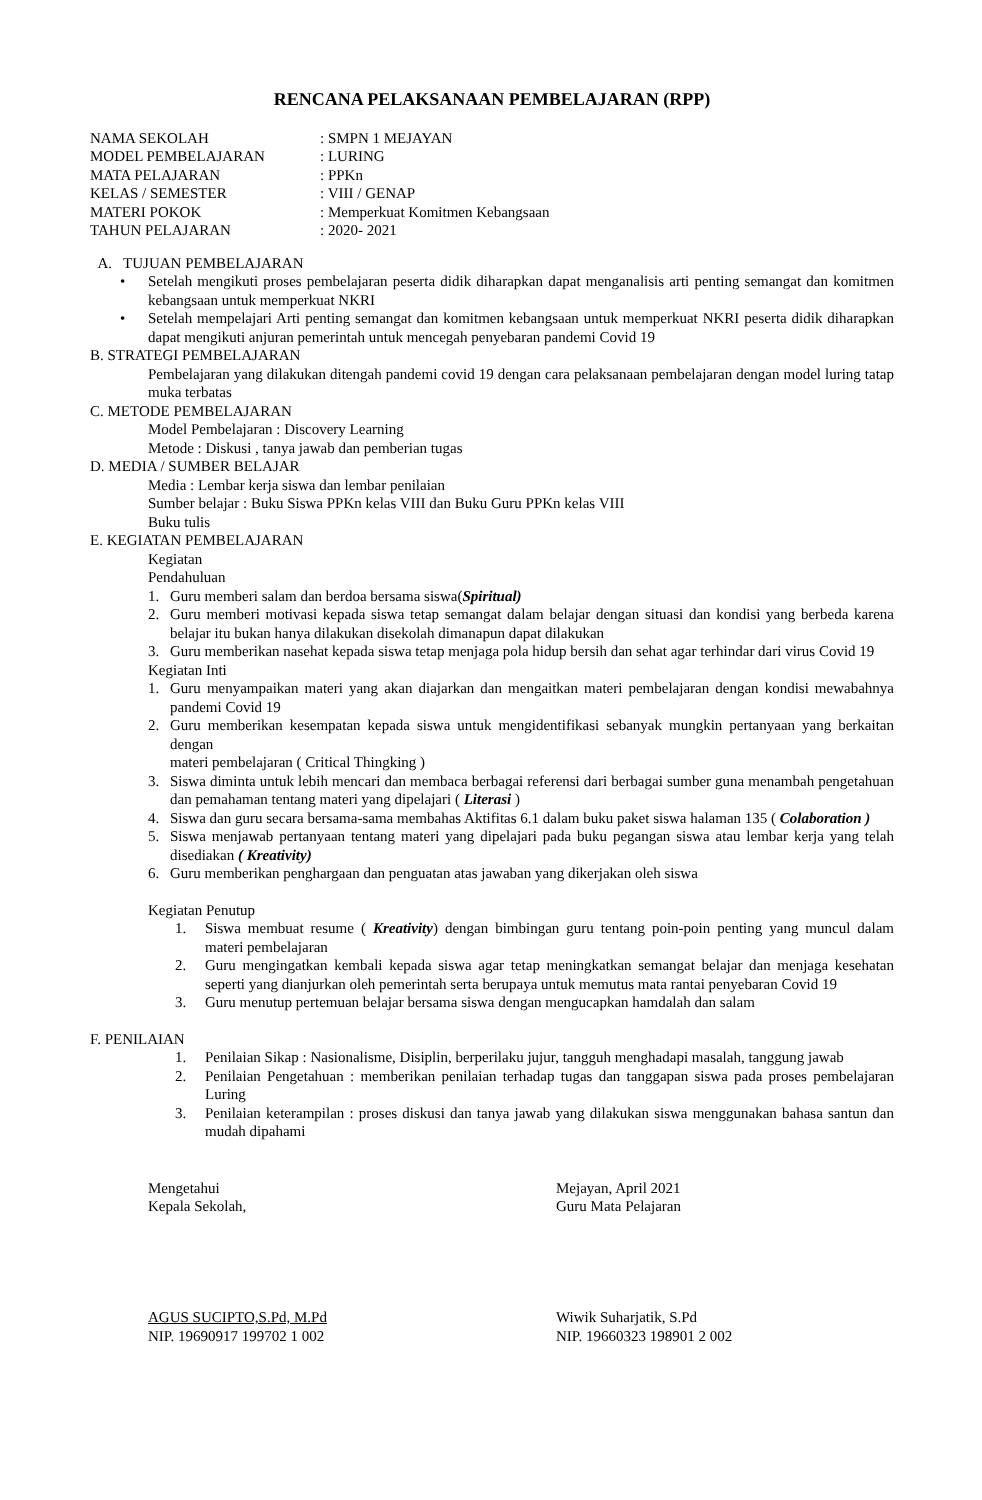RENCANA PELAKSANAAN PEMBELAJARAN (RPP)
| NAMA SEKOLAH | : SMPN 1 MEJAYAN |
| MODEL PEMBELAJARAN | : LURING |
| MATA PELAJARAN | : PPKn |
| KELAS / SEMESTER | : VIII / GENAP |
| MATERI POKOK | : Memperkuat Komitmen Kebangsaan |
| TAHUN PELAJARAN | : 2020- 2021 |
A. TUJUAN PEMBELAJARAN
• Setelah mengikuti proses pembelajaran peserta didik diharapkan dapat menganalisis arti penting semangat dan komitmen kebangsaan untuk memperkuat NKRI
• Setelah mempelajari Arti penting semangat dan komitmen kebangsaan untuk memperkuat NKRI peserta didik diharapkan dapat mengikuti anjuran pemerintah untuk mencegah penyebaran pandemi Covid 19
B. STRATEGI PEMBELAJARAN
Pembelajaran yang dilakukan ditengah pandemi covid 19 dengan cara pelaksanaan pembelajaran dengan model luring tatap muka terbatas
C. METODE PEMBELAJARAN
Model Pembelajaran : Discovery Learning
Metode : Diskusi , tanya jawab dan pemberian tugas
D. MEDIA / SUMBER BELAJAR
Media : Lembar kerja siswa dan lembar penilaian
Sumber belajar : Buku Siswa PPKn kelas VIII dan Buku Guru PPKn kelas VIII
Buku tulis
E. KEGIATAN PEMBELAJARAN
Kegiatan
Pendahuluan
1. Guru memberi salam dan berdoa bersama siswa(Spiritual)
2. Guru memberi motivasi kepada siswa tetap semangat dalam belajar dengan situasi dan kondisi yang berbeda karena belajar itu bukan hanya dilakukan disekolah dimanapun dapat dilakukan
3. Guru memberikan nasehat kepada siswa tetap menjaga pola hidup bersih dan sehat agar terhindar dari virus Covid 19
Kegiatan Inti
1. Guru menyampaikan materi yang akan diajarkan dan mengaitkan materi pembelajaran dengan kondisi mewabahnya pandemi Covid 19
2. Guru memberikan kesempatan kepada siswa untuk mengidentifikasi sebanyak mungkin pertanyaan yang berkaitan dengan
materi pembelajaran ( Critical Thingking )
3. Siswa diminta untuk lebih mencari dan membaca berbagai referensi dari berbagai sumber guna menambah pengetahuan dan pemahaman tentang materi yang dipelajari ( Literasi )
4. Siswa dan guru secara bersama-sama membahas Aktifitas 6.1 dalam buku paket siswa halaman 135 ( Colaboration )
5. Siswa menjawab pertanyaan tentang materi yang dipelajari pada buku pegangan siswa atau lembar kerja yang telah disediakan ( Kreativity)
6. Guru memberikan penghargaan dan penguatan atas jawaban yang dikerjakan oleh siswa
Kegiatan Penutup
1. Siswa membuat resume ( Kreativity) dengan bimbingan guru tentang poin-poin penting yang muncul dalam materi pembelajaran
2. Guru mengingatkan kembali kepada siswa agar tetap meningkatkan semangat belajar dan menjaga kesehatan seperti yang dianjurkan oleh pemerintah serta berupaya untuk memutus mata rantai penyebaran Covid 19
3. Guru menutup pertemuan belajar bersama siswa dengan mengucapkan hamdalah dan salam
F. PENILAIAN
1. Penilaian Sikap : Nasionalisme, Disiplin, berperilaku jujur, tangguh menghadapi masalah, tanggung jawab
2. Penilaian Pengetahuan : memberikan penilaian terhadap tugas dan tanggapan siswa pada proses pembelajaran Luring
3. Penilaian keterampilan : proses diskusi dan tanya jawab yang dilakukan siswa menggunakan bahasa santun dan mudah dipahami
Mengetahui
Kepala Sekolah,
AGUS SUCIPTO,S.Pd, M.Pd
NIP. 19690917 199702 1 002
Mejayan, April 2021
Guru Mata Pelajaran
Wiwik Suharjatik, S.Pd
NIP. 19660323 198901 2 002